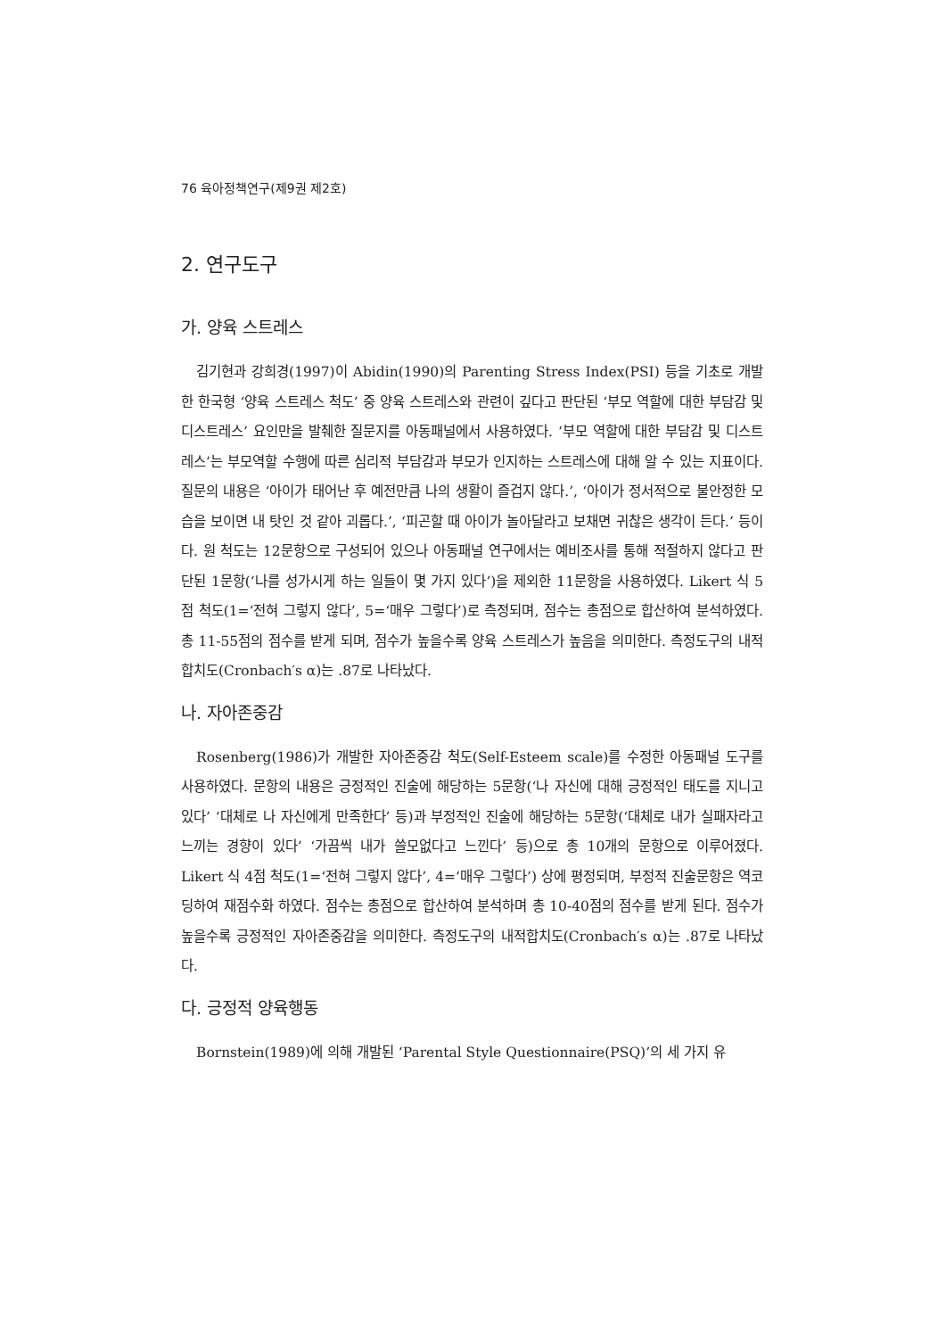76 육아정책연구(제9권 제2호)
2. 연구도구
가. 양육 스트레스
김기현과 강희경(1997)이 Abidin(1990)의 Parenting Stress Index(PSI) 등을 기초로 개발한 한국형 ‘양육 스트레스 척도’ 중 양육 스트레스와 관련이 깊다고 판단된 ‘부모 역할에 대한 부담감 및 디스트레스’ 요인만을 발췌한 질문지를 아동패널에서 사용하였다. ‘부모 역할에 대한 부담감 및 디스트레스’는 부모역할 수행에 따른 심리적 부담감과 부모가 인지하는 스트레스에 대해 알 수 있는 지표이다. 질문의 내용은 ‘아이가 태어난 후 예전만큼 나의 생활이 즐겁지 않다.’, ‘아이가 정서적으로 불안정한 모습을 보이면 내 탓인 것 같아 괴롭다.’, ‘피곤할 때 아이가 놀아달라고 보채면 귀찮은 생각이 든다.’ 등이다. 원 척도는 12문항으로 구성되어 있으나 아동패널 연구에서는 예비조사를 통해 적절하지 않다고 판단된 1문항(‘나를 성가시게 하는 일들이 몇 가지 있다’)을 제외한 11문항을 사용하였다. Likert 식 5점 척도(1=‘전혀 그렇지 않다’, 5=‘매우 그렇다’)로 측정되며, 점수는 총점으로 합산하여 분석하였다. 총 11-55점의 점수를 받게 되며, 점수가 높을수록 양육 스트레스가 높음을 의미한다. 측정도구의 내적합치도(Cronbach′s α)는 .87로 나타났다.
나. 자아존중감
Rosenberg(1986)가 개발한 자아존중감 척도(Self-Esteem scale)를 수정한 아동패널 도구를 사용하였다. 문항의 내용은 긍정적인 진술에 해당하는 5문항(‘나 자신에 대해 긍정적인 태도를 지니고 있다’ ‘대체로 나 자신에게 만족한다’ 등)과 부정적인 진술에 해당하는 5문항(‘대체로 내가 실패자라고 느끼는 경향이 있다’ ‘가끔씩 내가 쓸모없다고 느낀다’ 등)으로 총 10개의 문항으로 이루어졌다. Likert 식 4점 척도(1=‘전혀 그렇지 않다’, 4=‘매우 그렇다’) 상에 평정되며, 부정적 진술문항은 역코딩하여 재점수화 하였다. 점수는 총점으로 합산하여 분석하며 총 10-40점의 점수를 받게 된다. 점수가 높을수록 긍정적인 자아존중감을 의미한다. 측정도구의 내적합치도(Cronbach′s α)는 .87로 나타났다.
다. 긍정적 양육행동
Bornstein(1989)에 의해 개발된 ‘Parental Style Questionnaire(PSQ)’의 세 가지 유